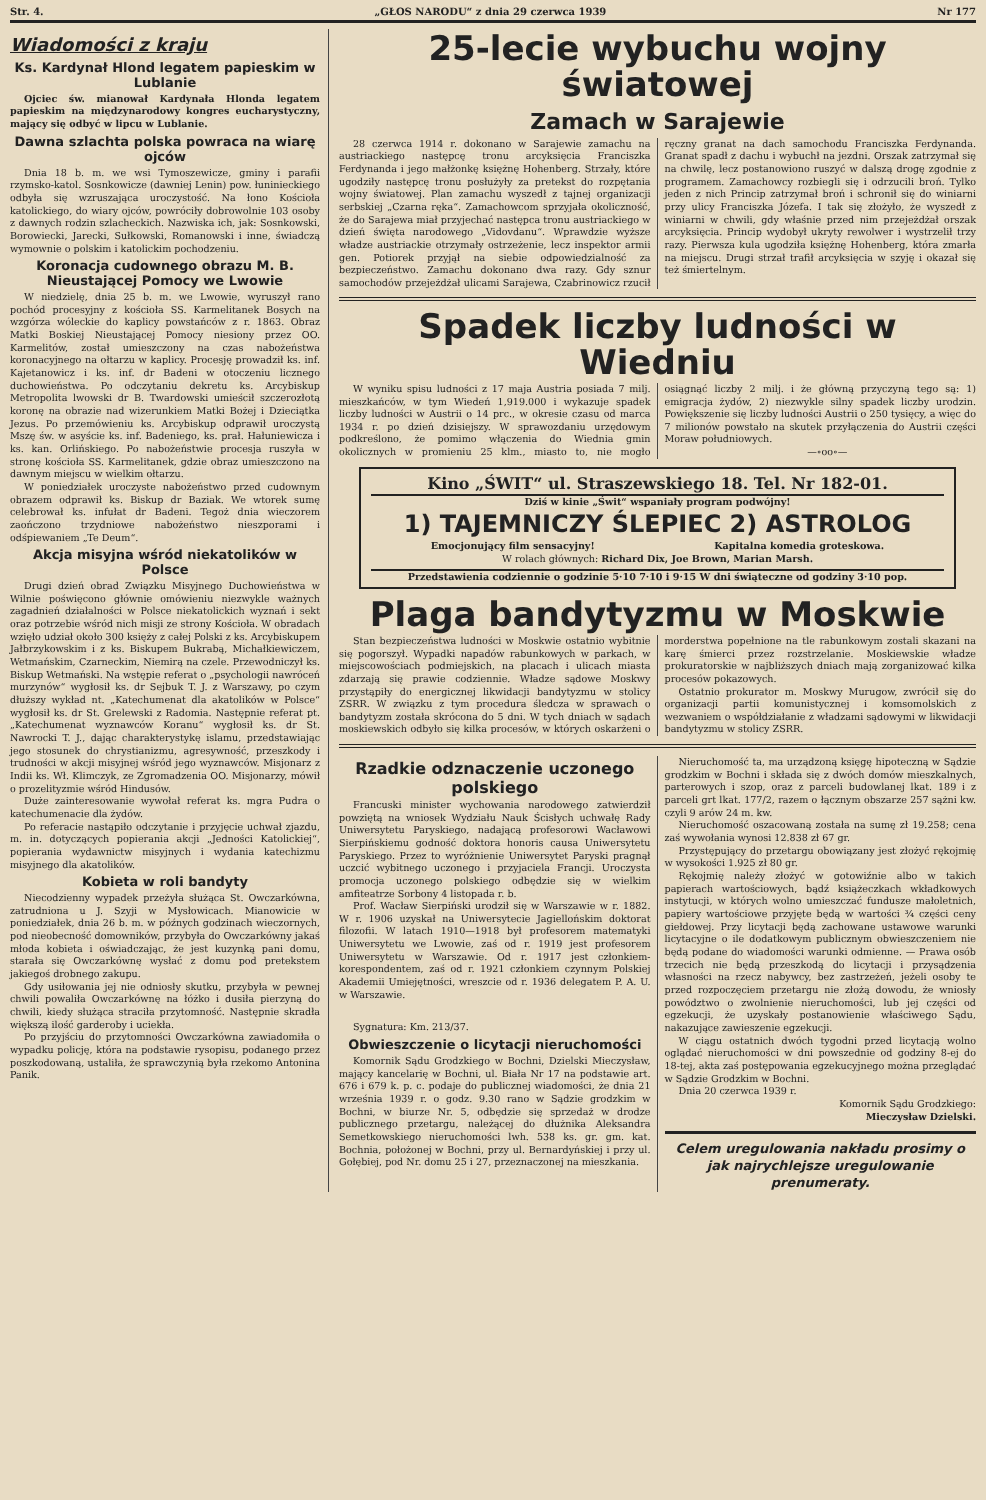Str. 4. „GŁOS NARODU“ z dnia 29 czerwca 1939 Nr 177
Wiadomości z kraju
Ks. Kardynał Hlond legatem papieskim w Lublanie
Ojciec św. mianował Kardynała Hlonda legatem papieskim na międzynarodowy kongres eucharystyczny, mający się odbyć w lipcu w Lublanie.
Dawna szlachta polska powraca na wiarę ojców
Dnia 18 b. m. we wsi Tymoszewicze, gminy i parafii rzymsko-katol. Sosnkowicze (dawniej Lenin) pow. łuninieckiego odbyła się wzruszająca uroczystość. Na łono Kościoła katolickiego, do wiary ojców, powróciły dobrowolnie 103 osoby z dawnych rodzin szlacheckich. Nazwiska ich, jak: Sosnkowski, Borowiecki, Jarecki, Sułkowski, Romanowski i inne, świadczą wymownie o polskim i katolickim pochodzeniu.
Koronacja cudownego obrazu M. B. Nieustającej Pomocy we Lwowie
W niedzielę, dnia 25 b. m. we Lwowie, wyruszył rano pochód procesyjny z kościoła SS. Karmelitanek Bosych na wzgórza wóleckie do kaplicy powstańców z r. 1863. Obraz Matki Boskiej Nieustającej Pomocy niesiony przez OO. Karmelitów, został umieszczony na czas nabożeństwa koronacyjnego na ołtarzu w kaplicy. Procesję prowadził ks. inf. Kajetanowicz i ks. inf. dr Badeni w otoczeniu licznego duchowieństwa. Po odczytaniu dekretu ks. Arcybiskup Metropolita lwowski dr B. Twardowski umieścił szczerozłotą koronę na obrazie nad wizerunkiem Matki Bożej i Dzieciątka Jezus. Po przemówieniu ks. Arcybiskup odprawił uroczystą Mszę św. w asyście ks. inf. Badeniego, ks. prał. Hałuniewicza i ks. kan. Orlińskiego. Po nabożeństwie procesja ruszyła w stronę kościoła SS. Karmelitanek, gdzie obraz umieszczono na dawnym miejscu w wielkim ołtarzu.
W poniedziałek uroczyste nabożeństwo przed cudownym obrazem odprawił ks. Biskup dr Baziak. We wtorek sumę celebrował ks. infułat dr Badeni. Tegoż dnia wieczorem zaończono trzydniowe nabożeństwo nieszporami i odśpiewaniem „Te Deum“.
Akcja misyjna wśród niekatolików w Polsce
Drugi dzień obrad Związku Misyjnego Duchowieństwa w Wilnie poświęcono głównie omówieniu niezwykle ważnych zagadnień działalności w Polsce niekatolickich wyznań i sekt oraz potrzebie wśród nich misji ze strony Kościoła. W obradach wzięło udział około 300 księży z całej Polski z ks. Arcybiskupem Jałbrzykowskim i z ks. Biskupem Bukrabą, Michałkiewiczem, Wetmańskim, Czarneckim, Niemirą na czele. Przewodniczył ks. Biskup Wetmański. Na wstępie referat o „psychologii nawróceń murzynów“ wygłosił ks. dr Sejbuk T. J. z Warszawy, po czym dłuższy wykład nt. „Katechumenat dla akatolików w Polsce“ wygłosił ks. dr St. Grelewski z Radomia. Następnie referat pt. „Katechumenat wyznawców Koranu“ wygłosił ks. dr St. Nawrocki T. J., dając charakterystykę islamu, przedstawiając jego stosunek do chrystianizmu, agresywność, przeszkody i trudności w akcji misyjnej wśród jego wyznawców. Misjonarz z Indii ks. Wł. Klimczyk, ze Zgromadzenia OO. Misjonarzy, mówił o prozelityzmie wśród Hindusów.
Duże zainteresowanie wywołał referat ks. mgra Pudra o katechumenacie dla żydów.
Po referacie nastąpiło odczytanie i przyjęcie uchwał zjazdu, m. in. dotyczących popierania akcji „Jedności Katolickiej“, popierania wydawnictw misyjnych i wydania katechizmu misyjnego dla akatolików.
Kobieta w roli bandyty
Niecodzienny wypadek przeżyła służąca St. Owczarkówna, zatrudniona u J. Szyji w Mysłowicach. Mianowicie w poniedziałek, dnia 26 b. m. w późnych godzinach wieczornych, pod nieobecność domowników, przybyła do Owczarkówny jakaś młoda kobieta i oświadczając, że jest kuzynką pani domu, starała się Owczarkównę wysłać z domu pod pretekstem jakiegoś drobnego zakupu.
Gdy usiłowania jej nie odniosły skutku, przybyła w pewnej chwili powaliła Owczarkównę na łóżko i dusiła pierzyną do chwili, kiedy służąca straciła przytomność. Następnie skradła większą ilość garderoby i uciekła.
Po przyjściu do przytomności Owczarkówna zawiadomiła o wypadku policję, która na podstawie rysopisu, podanego przez poszkodowaną, ustaliła, że sprawczynią była rzekomo Antonina Panik.
25-lecie wybuchu wojny światowej
Zamach w Sarajewie
28 czerwca 1914 r. dokonano w Sarajewie zamachu na austriackiego następcę tronu arcyksięcia Franciszka Ferdynanda i jego małżonkę księżnę Hohenberg. Strzały, które ugodziły następcę tronu posłużyły za pretekst do rozpętania wojny światowej. Plan zamachu wyszedł z tajnej organizacji serbskiej „Czarna ręka“. Zamachowcom sprzyjała okoliczność, że do Sarajewa miał przyjechać następca tronu austriackiego w dzień święta narodowego „Vidovdanu“. Wprawdzie wyższe władze austriackie otrzymały ostrzeżenie, lecz inspektor armii gen. Potiorek przyjął na siebie odpowiedzialność za bezpieczeństwo. Zamachu dokonano dwa razy. Gdy sznur samochodów przejeżdżał ulicami Sarajewa, Czabrinowicz rzucił ręczny granat na dach samochodu Franciszka Ferdynanda. Granat spadł z dachu i wybuchł na jezdni. Orszak zatrzymał się na chwilę, lecz postanowiono ruszyć w dalszą drogę zgodnie z programem. Zamachowcy rozbiegli się i odrzucili broń. Tylko jeden z nich Princip zatrzymał broń i schronił się do winiarni przy ulicy Franciszka Józefa. I tak się złożyło, że wyszedł z winiarni w chwili, gdy właśnie przed nim przejeżdżał orszak arcyksięcia. Princip wydobył ukryty rewolwer i wystrzelił trzy razy. Pierwsza kula ugodziła księżnę Hohenberg, która zmarła na miejscu. Drugi strzał trafił arcyksięcia w szyję i okazał się też śmiertelnym.
Spadek liczby ludności w Wiedniu
W wyniku spisu ludności z 17 maja Austria posiada 7 milj. mieszkańców, w tym Wiedeń 1,919.000 i wykazuje spadek liczby ludności w Austrii o 14 prc., w okresie czasu od marca 1934 r. po dzień dzisiejszy. W sprawozdaniu urzędowym podkreślono, że pomimo włączenia do Wiednia gmin okolicznych w promieniu 25 klm., miasto to, nie mogło osiągnąć liczby 2 milj. i że główną przyczyną tego są: 1) emigracja żydów, 2) niezwykle silny spadek liczby urodzin. Powiększenie się liczby ludności Austrii o 250 tysięcy, a więc do 7 milionów powstało na skutek przyłączenia do Austrii części Moraw południowych.
—∘oo∘—
Kino „ŚWIT“ ul. Straszewskiego 18. Tel. Nr 182-01.
Dziś w kinie „Świt“ wspaniały program podwójny!
1) TAJEMNICZY ŚLEPIEC 2) ASTROLOG
Emocjonujący film sensacyjny! Kapitalna komedia groteskowa.
W rolach głównych: Richard Dix, Joe Brown, Marian Marsh.
Przedstawienia codziennie o godzinie 5·10 7·10 i 9·15 W dni świąteczne od godziny 3·10 pop.
Plaga bandytyzmu w Moskwie
Stan bezpieczeństwa ludności w Moskwie ostatnio wybitnie się pogorszył. Wypadki napadów rabunkowych w parkach, w miejscowościach podmiejskich, na placach i ulicach miasta zdarzają się prawie codziennie. Władze sądowe Moskwy przystąpiły do energicznej likwidacji bandytyzmu w stolicy ZSRR. W związku z tym procedura śledcza w sprawach o bandytyzm została skrócona do 5 dni. W tych dniach w sądach moskiewskich odbyło się kilka procesów, w których oskarżeni o morderstwa popełnione na tle rabunkowym zostali skazani na karę śmierci przez rozstrzelanie. Moskiewskie władze prokuratorskie w najbliższych dniach mają zorganizować kilka procesów pokazowych.
Ostatnio prokurator m. Moskwy Murugow, zwrócił się do organizacji partii komunistycznej i komsomolskich z wezwaniem o współdziałanie z władzami sądowymi w likwidacji bandytyzmu w stolicy ZSRR.
Rzadkie odznaczenie uczonego polskiego
Francuski minister wychowania narodowego zatwierdził powziętą na wniosek Wydziału Nauk Ścisłych uchwałę Rady Uniwersytetu Paryskiego, nadającą profesorowi Wacławowi Sierpińskiemu godność doktora honoris causa Uniwersytetu Paryskiego. Przez to wyróżnienie Uniwersytet Paryski pragnął uczcić wybitnego uczonego i przyjaciela Francji. Uroczysta promocja uczonego polskiego odbędzie się w wielkim amfiteatrze Sorbony 4 listopada r. b.
Prof. Wacław Sierpiński urodził się w Warszawie w r. 1882. W r. 1906 uzyskał na Uniwersytecie Jagiellońskim doktorat filozofii. W latach 1910—1918 był profesorem matematyki Uniwersytetu we Lwowie, zaś od r. 1919 jest profesorem Uniwersytetu w Warszawie. Od r. 1917 jest członkiem-korespondentem, zaś od r. 1921 członkiem czynnym Polskiej Akademii Umiejętności, wreszcie od r. 1936 delegatem P. A. U. w Warszawie.
Sygnatura: Km. 213/37.
Obwieszczenie o licytacji nieruchomości
Komornik Sądu Grodzkiego w Bochni, Dzielski Mieczysław, mający kancelarię w Bochni, ul. Biała Nr 17 na podstawie art. 676 i 679 k. p. c. podaje do publicznej wiadomości, że dnia 21 września 1939 r. o godz. 9.30 rano w Sądzie grodzkim w Bochni, w biurze Nr. 5, odbędzie się sprzedaż w drodze publicznego przetargu, należącej do dłużnika Aleksandra Semetkowskiego nieruchomości lwh. 538 ks. gr. gm. kat. Bochnia, położonej w Bochni, przy ul. Bernardyńskiej i przy ul. Gołębiej, pod Nr. domu 25 i 27, przeznaczonej na mieszkania.
Nieruchomość ta, ma urządzoną księgę hipoteczną w Sądzie grodzkim w Bochni i składa się z dwóch domów mieszkalnych, parterowych i szop, oraz z parceli budowlanej lkat. 189 i z parceli grt lkat. 177/2, razem o łącznym obszarze 257 sążni kw. czyli 9 arów 24 m. kw.
Nieruchomość oszacowaną została na sumę zł 19.258; cena zaś wywołania wynosi 12.838 zł 67 gr.
Przystępujący do przetargu obowiązany jest złożyć rękojmię w wysokości 1.925 zł 80 gr.
Rękojmię należy złożyć w gotowiźnie albo w takich papierach wartościowych, bądź książeczkach wkładkowych instytucji, w których wolno umieszczać fundusze małoletnich, papiery wartościowe przyjęte będą w wartości ¾ części ceny giełdowej. Przy licytacji będą zachowane ustawowe warunki licytacyjne o ile dodatkowym publicznym obwieszczeniem nie będą podane do wiadomości warunki odmienne. — Prawa osób trzecich nie będą przeszkodą do licytacji i przysądzenia własności na rzecz nabywcy, bez zastrzeżeń, jeżeli osoby te przed rozpoczęciem przetargu nie złożą dowodu, że wniosły powództwo o zwolnienie nieruchomości, lub jej części od egzekucji, że uzyskały postanowienie właściwego Sądu, nakazujące zawieszenie egzekucji.
W ciągu ostatnich dwóch tygodni przed licytacją wolno oglądać nieruchomości w dni powszednie od godziny 8-ej do 18-tej, akta zaś postępowania egzekucyjnego można przeglądać w Sądzie Grodzkim w Bochni.
Dnia 20 czerwca 1939 r.
Komornik Sądu Grodzkiego:
Mieczysław Dzielski.
Celem uregulowania nakładu prosimy o jak najrychlejsze uregulowanie prenumeraty.